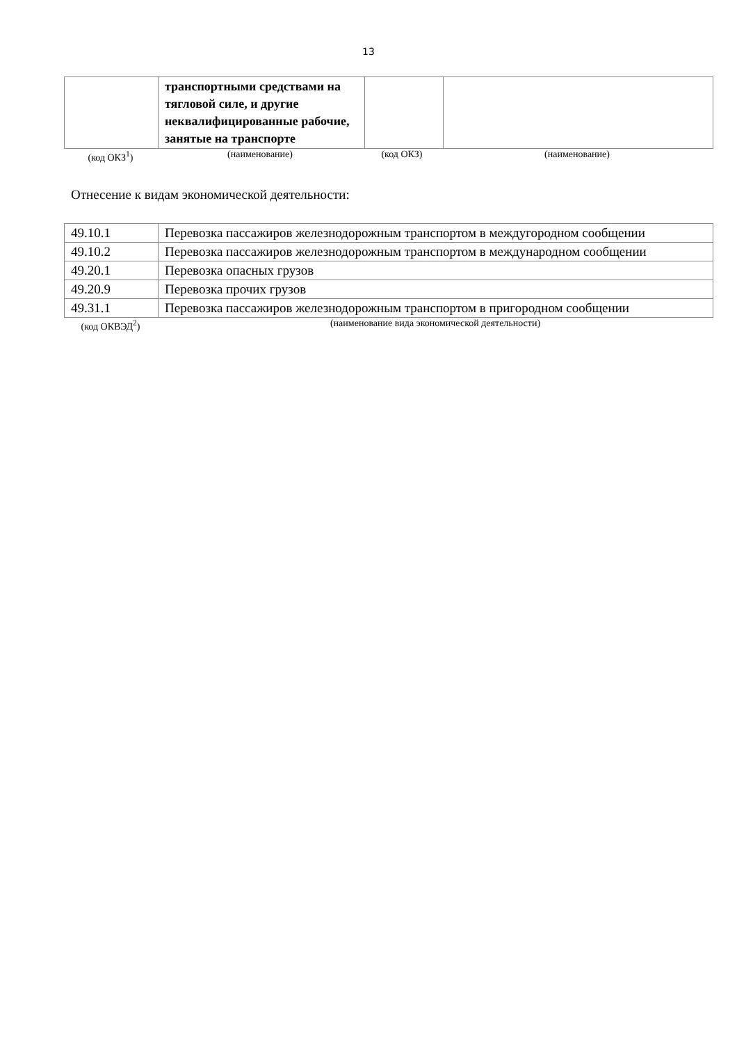13
| | транспортными средствами на тягловой силе, и другие неквалифицированные рабочие, занятые на транспорте | | |
(код ОКЗ<sup>1</sup>) (наименование) (код ОКЗ) (наименование)
Отнесение к видам экономической деятельности:
| 49.10.1 | Перевозка пассажиров железнодорожным транспортом в междугородном сообщении |
| 49.10.2 | Перевозка пассажиров железнодорожным транспортом в международном сообщении |
| 49.20.1 | Перевозка опасных грузов |
| 49.20.9 | Перевозка прочих грузов |
| 49.31.1 | Перевозка пассажиров железнодорожным транспортом в пригородном сообщении |
(код ОКВЭД<sup>2</sup>) (наименование вида экономической деятельности)